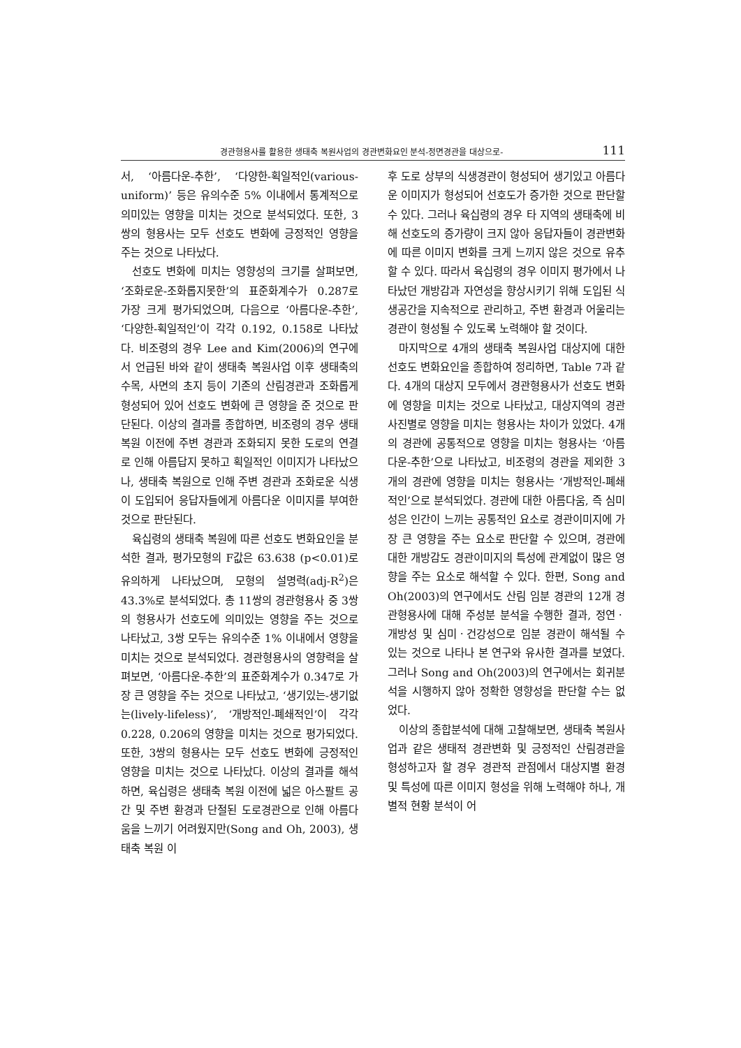경관형용사를 활용한 생태축 복원사업의 경관변화요인 분석-정면경관을 대상으로- 111
서, ‘아름다운-추한’, ‘다양한-획일적인(various-uniform)’ 등은 유의수준 5% 이내에서 통계적으로 의미있는 영향을 미치는 것으로 분석되었다. 또한, 3쌍의 형용사는 모두 선호도 변화에 긍정적인 영향을 주는 것으로 나타났다.
선호도 변화에 미치는 영향성의 크기를 살펴보면, ‘조화로운-조화롭지못한’의 표준화계수가 0.287로 가장 크게 평가되었으며, 다음으로 ‘아름다운-추한’, ‘다양한-획일적인’이 각각 0.192, 0.158로 나타났다. 비조령의 경우 Lee and Kim(2006)의 연구에서 언급된 바와 같이 생태축 복원사업 이후 생태축의 수목, 사면의 초지 등이 기존의 산림경관과 조화롭게 형성되어 있어 선호도 변화에 큰 영향을 준 것으로 판단된다. 이상의 결과를 종합하면, 비조령의 경우 생태복원 이전에 주변 경관과 조화되지 못한 도로의 연결로 인해 아름답지 못하고 획일적인 이미지가 나타났으나, 생태축 복원으로 인해 주변 경관과 조화로운 식생이 도입되어 응답자들에게 아름다운 이미지를 부여한 것으로 판단된다.
육십령의 생태축 복원에 따른 선호도 변화요인을 분석한 결과, 평가모형의 F값은 63.638 (p<0.01)로 유의하게 나타났으며, 모형의 설명력(adj-R<sup>2</sup>)은 43.3%로 분석되었다. 총 11쌍의 경관형용사 중 3쌍의 형용사가 선호도에 의미있는 영향을 주는 것으로 나타났고, 3쌍 모두는 유의수준 1% 이내에서 영향을 미치는 것으로 분석되었다. 경관형용사의 영향력을 살펴보면, ‘아름다운-추한’의 표준화계수가 0.347로 가장 큰 영향을 주는 것으로 나타났고, ‘생기있는-생기없는(lively-lifeless)’, ‘개방적인-폐쇄적인’이 각각 0.228, 0.206의 영향을 미치는 것으로 평가되었다. 또한, 3쌍의 형용사는 모두 선호도 변화에 긍정적인 영향을 미치는 것으로 나타났다. 이상의 결과를 해석하면, 육십령은 생태축 복원 이전에 넓은 아스팔트 공간 및 주변 환경과 단절된 도로경관으로 인해 아름다움을 느끼기 어려웠지만(Song and Oh, 2003), 생태축 복원 이
후 도로 상부의 식생경관이 형성되어 생기있고 아름다운 이미지가 형성되어 선호도가 증가한 것으로 판단할 수 있다. 그러나 육십령의 경우 타 지역의 생태축에 비해 선호도의 증가량이 크지 않아 응답자들이 경관변화에 따른 이미지 변화를 크게 느끼지 않은 것으로 유추할 수 있다. 따라서 육십령의 경우 이미지 평가에서 나타났던 개방감과 자연성을 향상시키기 위해 도입된 식생공간을 지속적으로 관리하고, 주변 환경과 어울리는 경관이 형성될 수 있도록 노력해야 할 것이다.
마지막으로 4개의 생태축 복원사업 대상지에 대한 선호도 변화요인을 종합하여 정리하면, Table 7과 같다. 4개의 대상지 모두에서 경관형용사가 선호도 변화에 영향을 미치는 것으로 나타났고, 대상지역의 경관사진별로 영향을 미치는 형용사는 차이가 있었다. 4개의 경관에 공통적으로 영향을 미치는 형용사는 ‘아름다운-추한’으로 나타났고, 비조령의 경관을 제외한 3개의 경관에 영향을 미치는 형용사는 ‘개방적인-폐쇄적인’으로 분석되었다. 경관에 대한 아름다움, 즉 심미성은 인간이 느끼는 공통적인 요소로 경관이미지에 가장 큰 영향을 주는 요소로 판단할 수 있으며, 경관에 대한 개방감도 경관이미지의 특성에 관계없이 많은 영향을 주는 요소로 해석할 수 있다. 한편, Song and Oh(2003)의 연구에서도 산림 임분 경관의 12개 경관형용사에 대해 주성분 분석을 수행한 결과, 정연ㆍ개방성 및 심미ㆍ건강성으로 임분 경관이 해석될 수 있는 것으로 나타나 본 연구와 유사한 결과를 보였다. 그러나 Song and Oh(2003)의 연구에서는 회귀분석을 시행하지 않아 정확한 영향성을 판단할 수는 없었다.
이상의 종합분석에 대해 고찰해보면, 생태축 복원사업과 같은 생태적 경관변화 및 긍정적인 산림경관을 형성하고자 할 경우 경관적 관점에서 대상지별 환경 및 특성에 따른 이미지 형성을 위해 노력해야 하나, 개별적 현황 분석이 어